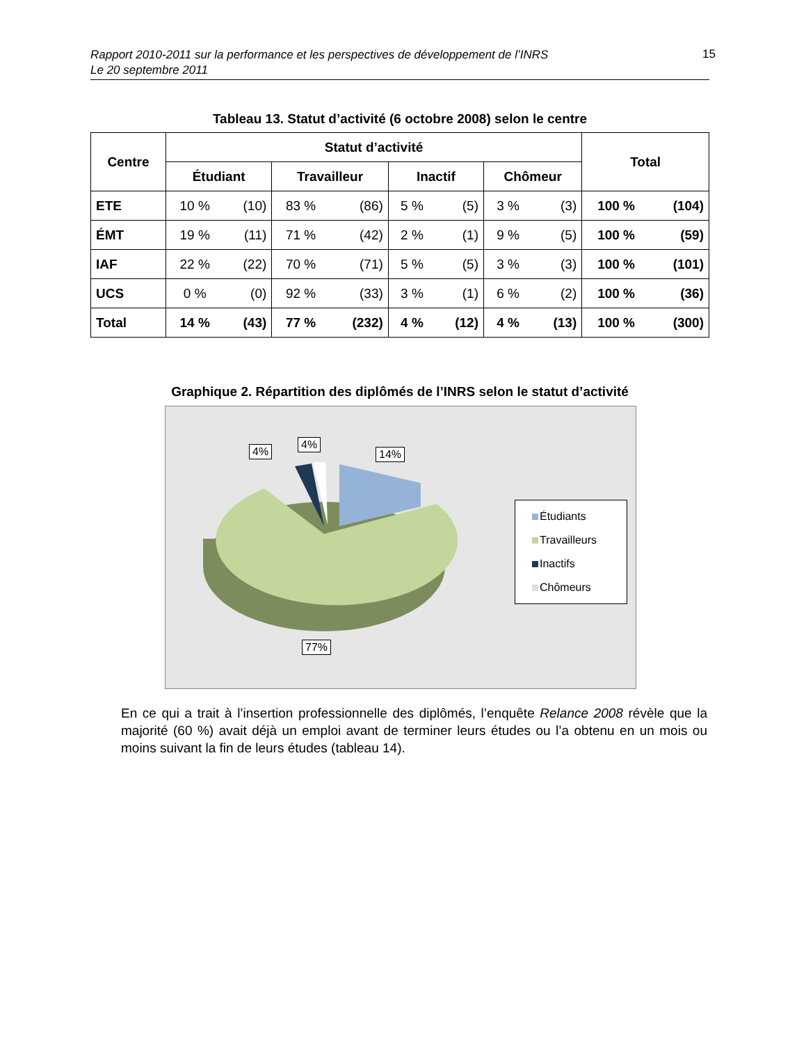Rapport 2010-2011 sur la performance et les perspectives de développement de l’INRS
Le 20 septembre 2011
15
Tableau 13. Statut d’activité (6 octobre 2008) selon le centre
| Centre | Statut d’activité | | | | | | | | Total | |
| --- | --- | --- | --- | --- | --- | --- | --- | --- | --- | --- |
| | Étudiant | | Travailleur | | Inactif | | Chômeur | | | |
| ETE | 10 % | (10) | 83 % | (86) | 5 % | (5) | 3 % | (3) | 100 % | (104) |
| ÉMT | 19 % | (11) | 71 % | (42) | 2 % | (1) | 9 % | (5) | 100 % | (59) |
| IAF | 22 % | (22) | 70 % | (71) | 5 % | (5) | 3 % | (3) | 100 % | (101) |
| UCS | 0 % | (0) | 92 % | (33) | 3 % | (1) | 6 % | (2) | 100 % | (36) |
| Total | 14 % | (43) | 77 % | (232) | 4 % | (12) | 4 % | (13) | 100 % | (300) |
Graphique 2. Répartition des diplômés de l’INRS selon le statut d’activité
4%
4%
14%
77%
Étudiants
Travailleurs
Inactifs
Chômeurs
En ce qui a trait à l’insertion professionnelle des diplômés, l’enquête Relance 2008 révèle que la majorité (60 %) avait déjà un emploi avant de terminer leurs études ou l’a obtenu en un mois ou moins suivant la fin de leurs études (tableau 14).